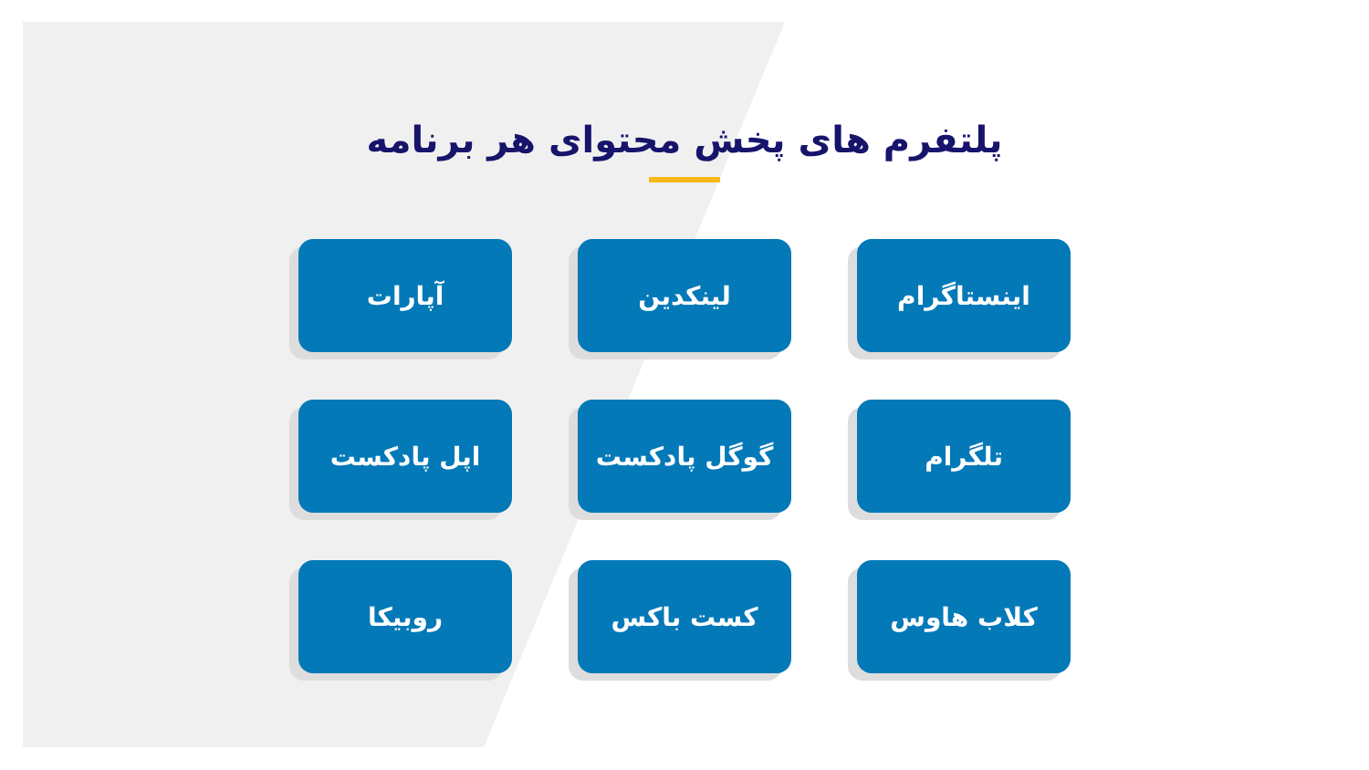پلتفرم های پخش محتوای هر برنامه
اینستاگرام
لینکدین
آپارات
تلگرام
گوگل پادکست
اپل پادکست
کلاب هاوس
کست باکس
روبیکا